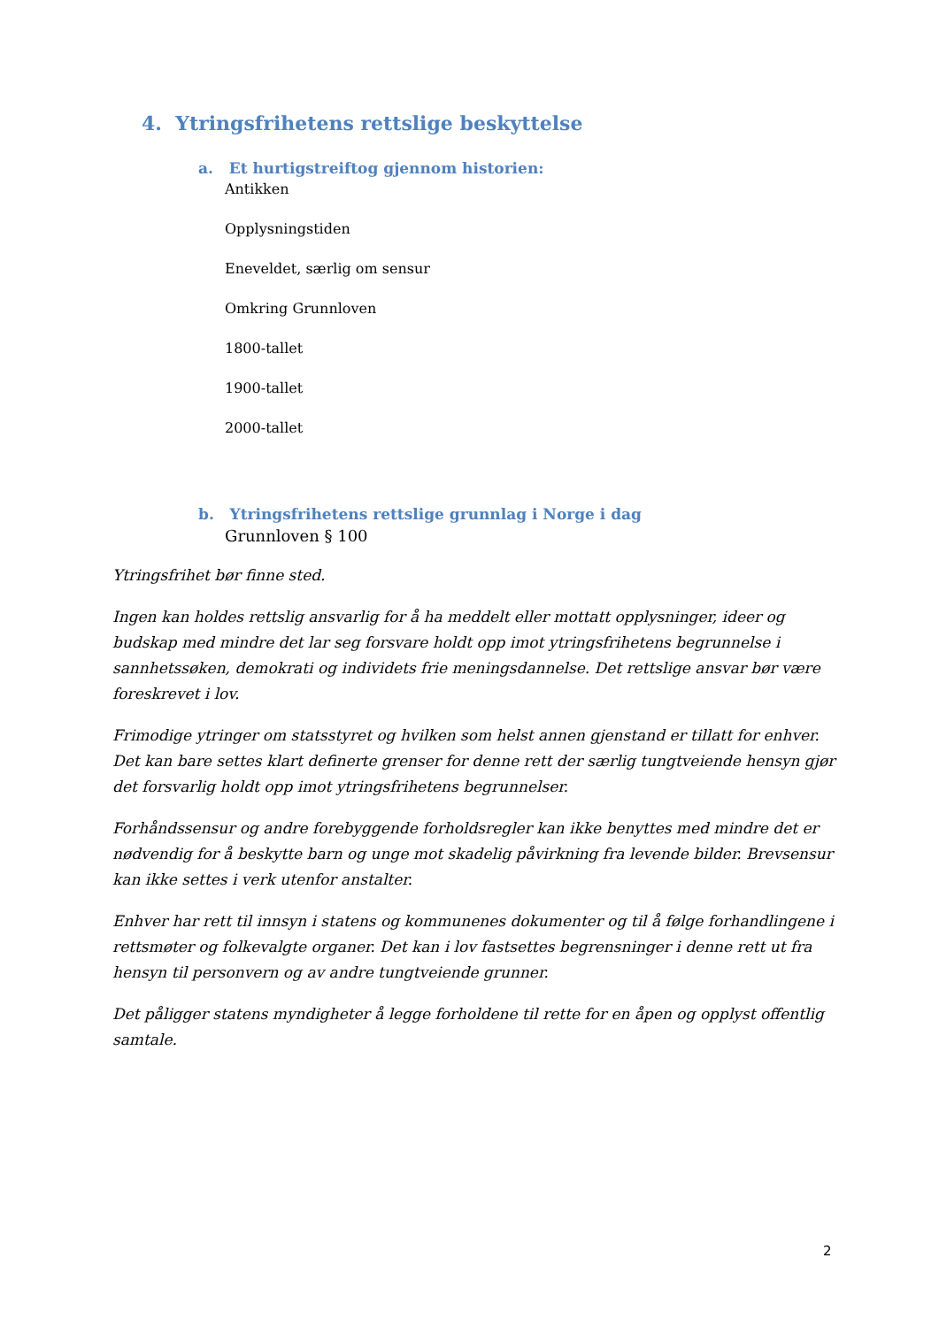4. Ytringsfrihetens rettslige beskyttelse
a. Et hurtigstreiftog gjennom historien:
Antikken
Opplysningstiden
Eneveldet, særlig om sensur
Omkring Grunnloven
1800-tallet
1900-tallet
2000-tallet
b. Ytringsfrihetens rettslige grunnlag i Norge i dag
Grunnloven § 100
Ytringsfrihet bør finne sted.
Ingen kan holdes rettslig ansvarlig for å ha meddelt eller mottatt opplysninger, ideer og budskap med mindre det lar seg forsvare holdt opp imot ytringsfrihetens begrunnelse i sannhetssøken, demokrati og individets frie meningsdannelse. Det rettslige ansvar bør være foreskrevet i lov.
Frimodige ytringer om statsstyret og hvilken som helst annen gjenstand er tillatt for enhver. Det kan bare settes klart definerte grenser for denne rett der særlig tungtveiende hensyn gjør det forsvarlig holdt opp imot ytringsfrihetens begrunnelser.
Forhåndssensur og andre forebyggende forholdsregler kan ikke benyttes med mindre det er nødvendig for å beskytte barn og unge mot skadelig påvirkning fra levende bilder. Brevsensur kan ikke settes i verk utenfor anstalter.
Enhver har rett til innsyn i statens og kommunenes dokumenter og til å følge forhandlingene i rettsmøter og folkevalgte organer. Det kan i lov fastsettes begrensninger i denne rett ut fra hensyn til personvern og av andre tungtveiende grunner.
Det påligger statens myndigheter å legge forholdene til rette for en åpen og opplyst offentlig samtale.
2